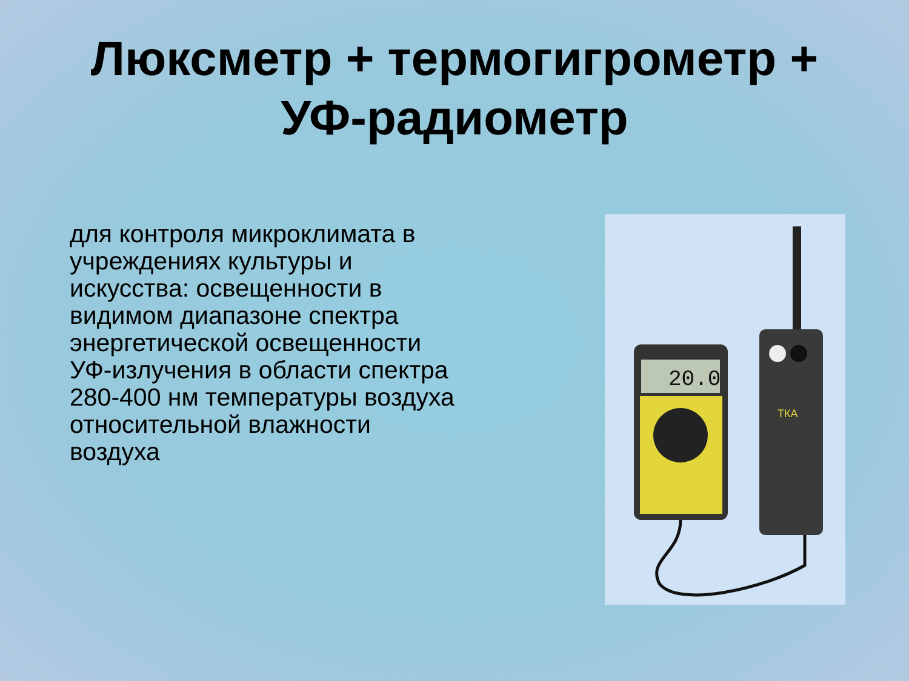Люксметр + термогигрометр +
УФ-радиометр
для контроля микроклимата в учреждениях культуры и искусства: освещенности в видимом диапазоне спектра энергетической освещенности УФ-излучения в области спектра 280-400 нм температуры воздуха относительной влажности воздуха
20.0
ТКА